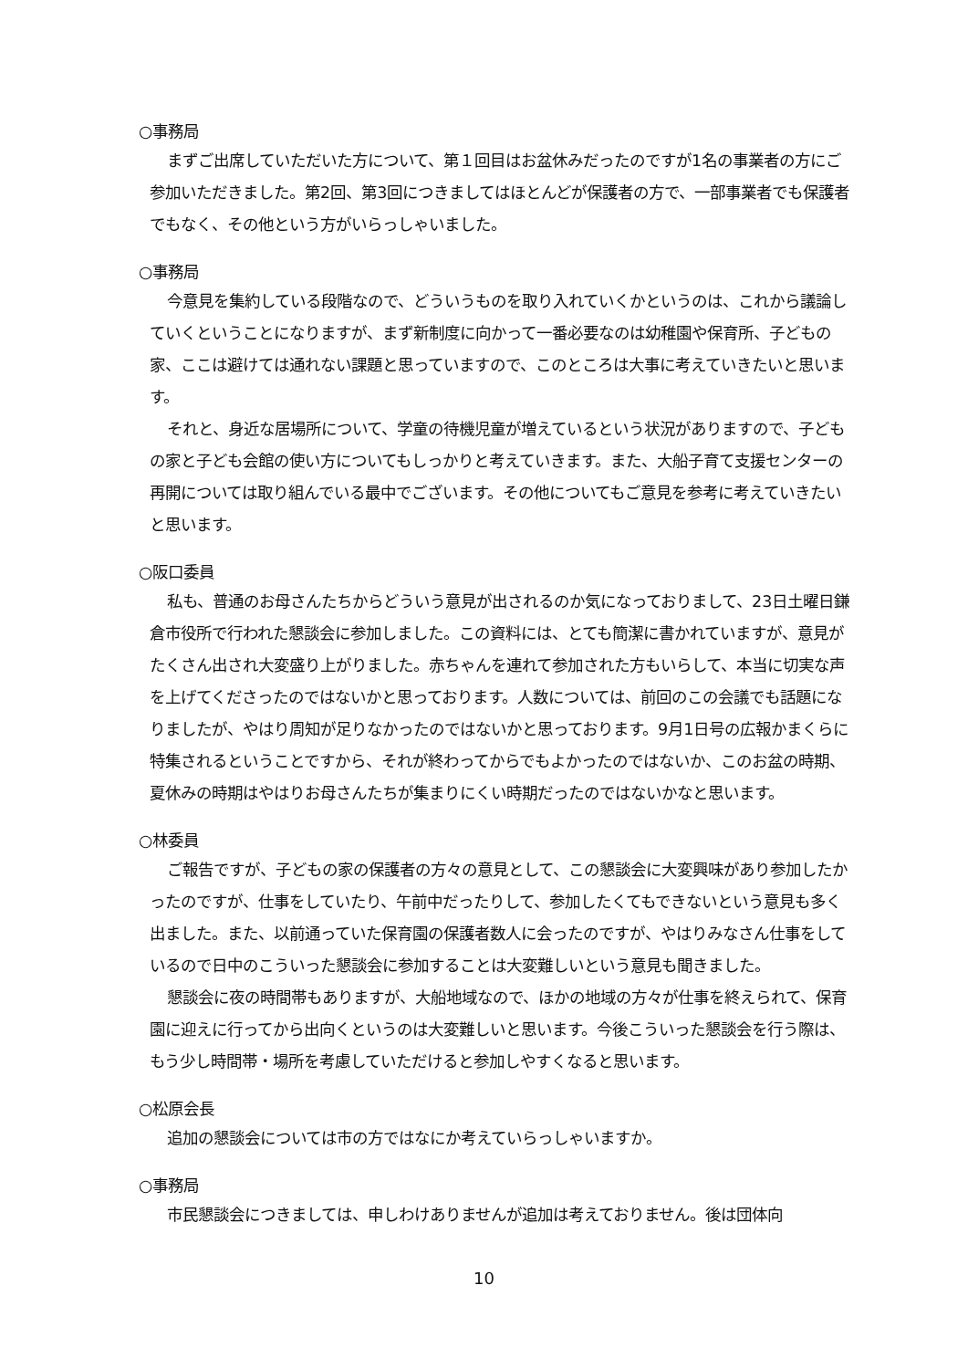○事務局
まずご出席していただいた方について、第１回目はお盆休みだったのですが1名の事業者の方にご参加いただきました。第2回、第3回につきましてはほとんどが保護者の方で、一部事業者でも保護者でもなく、その他という方がいらっしゃいました。
○事務局
今意見を集約している段階なので、どういうものを取り入れていくかというのは、これから議論していくということになりますが、まず新制度に向かって一番必要なのは幼稚園や保育所、子どもの家、ここは避けては通れない課題と思っていますので、このところは大事に考えていきたいと思います。
それと、身近な居場所について、学童の待機児童が増えているという状況がありますので、子どもの家と子ども会館の使い方についてもしっかりと考えていきます。また、大船子育て支援センターの再開については取り組んでいる最中でございます。その他についてもご意見を参考に考えていきたいと思います。
○阪口委員
私も、普通のお母さんたちからどういう意見が出されるのか気になっておりまして、23日土曜日鎌倉市役所で行われた懇談会に参加しました。この資料には、とても簡潔に書かれていますが、意見がたくさん出され大変盛り上がりました。赤ちゃんを連れて参加された方もいらして、本当に切実な声を上げてくださったのではないかと思っております。人数については、前回のこの会議でも話題になりましたが、やはり周知が足りなかったのではないかと思っております。9月1日号の広報かまくらに特集されるということですから、それが終わってからでもよかったのではないか、このお盆の時期、夏休みの時期はやはりお母さんたちが集まりにくい時期だったのではないかなと思います。
○林委員
ご報告ですが、子どもの家の保護者の方々の意見として、この懇談会に大変興味があり参加したかったのですが、仕事をしていたり、午前中だったりして、参加したくてもできないという意見も多く出ました。また、以前通っていた保育園の保護者数人に会ったのですが、やはりみなさん仕事をしているので日中のこういった懇談会に参加することは大変難しいという意見も聞きました。
懇談会に夜の時間帯もありますが、大船地域なので、ほかの地域の方々が仕事を終えられて、保育園に迎えに行ってから出向くというのは大変難しいと思います。今後こういった懇談会を行う際は、もう少し時間帯・場所を考慮していただけると参加しやすくなると思います。
○松原会長
追加の懇談会については市の方ではなにか考えていらっしゃいますか。
○事務局
市民懇談会につきましては、申しわけありませんが追加は考えておりません。後は団体向
10